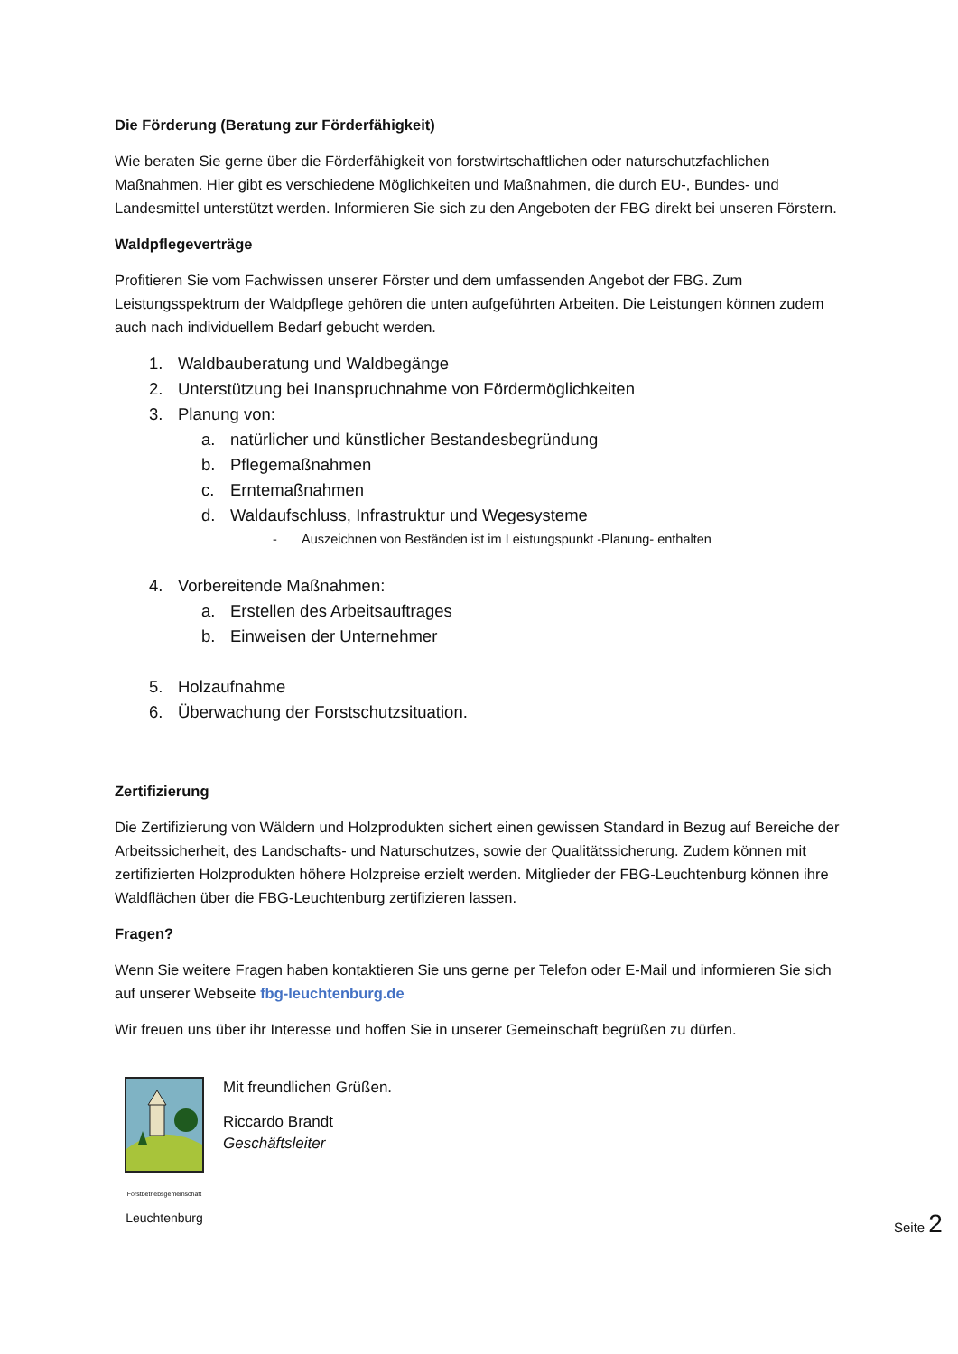Die Förderung (Beratung zur Förderfähigkeit)
Wie beraten Sie gerne über die Förderfähigkeit von forstwirtschaftlichen oder naturschutzfachlichen Maßnahmen. Hier gibt es verschiedene Möglichkeiten und Maßnahmen, die durch EU-, Bundes- und Landesmittel unterstützt werden. Informieren Sie sich zu den Angeboten der FBG direkt bei unseren Förstern.
Waldpflegeverträge
Profitieren Sie vom Fachwissen unserer Förster und dem umfassenden Angebot der FBG. Zum Leistungsspektrum der Waldpflege gehören die unten aufgeführten Arbeiten. Die Leistungen können zudem auch nach individuellem Bedarf gebucht werden.
1. Waldbauberatung und Waldbegänge
2. Unterstützung bei Inanspruchnahme von Fördermöglichkeiten
3. Planung von:
a. natürlicher und künstlicher Bestandesbegründung
b. Pflegemaßnahmen
c. Erntemaßnahmen
d. Waldaufschluss, Infrastruktur und Wegesysteme
- Auszeichnen von Beständen ist im Leistungspunkt -Planung- enthalten
4. Vorbereitende Maßnahmen:
a. Erstellen des Arbeitsauftrages
b. Einweisen der Unternehmer
5. Holzaufnahme
6. Überwachung der Forstschutzsituation.
Zertifizierung
Die Zertifizierung von Wäldern und Holzprodukten sichert einen gewissen Standard in Bezug auf Bereiche der Arbeitssicherheit, des Landschafts- und Naturschutzes, sowie der Qualitätssicherung. Zudem können mit zertifizierten Holzprodukten höhere Holzpreise erzielt werden. Mitglieder der FBG-Leuchtenburg können ihre Waldflächen über die FBG-Leuchtenburg zertifizieren lassen.
Fragen?
Wenn Sie weitere Fragen haben kontaktieren Sie uns gerne per Telefon oder E-Mail und informieren Sie sich auf unserer Webseite fbg-leuchtenburg.de
Wir freuen uns über ihr Interesse und hoffen Sie in unserer Gemeinschaft begrüßen zu dürfen.
Forstbetriebsgemeinschaft
Leuchtenburg
Mit freundlichen Grüßen.
Riccardo Brandt
Geschäftsleiter
Seite 2